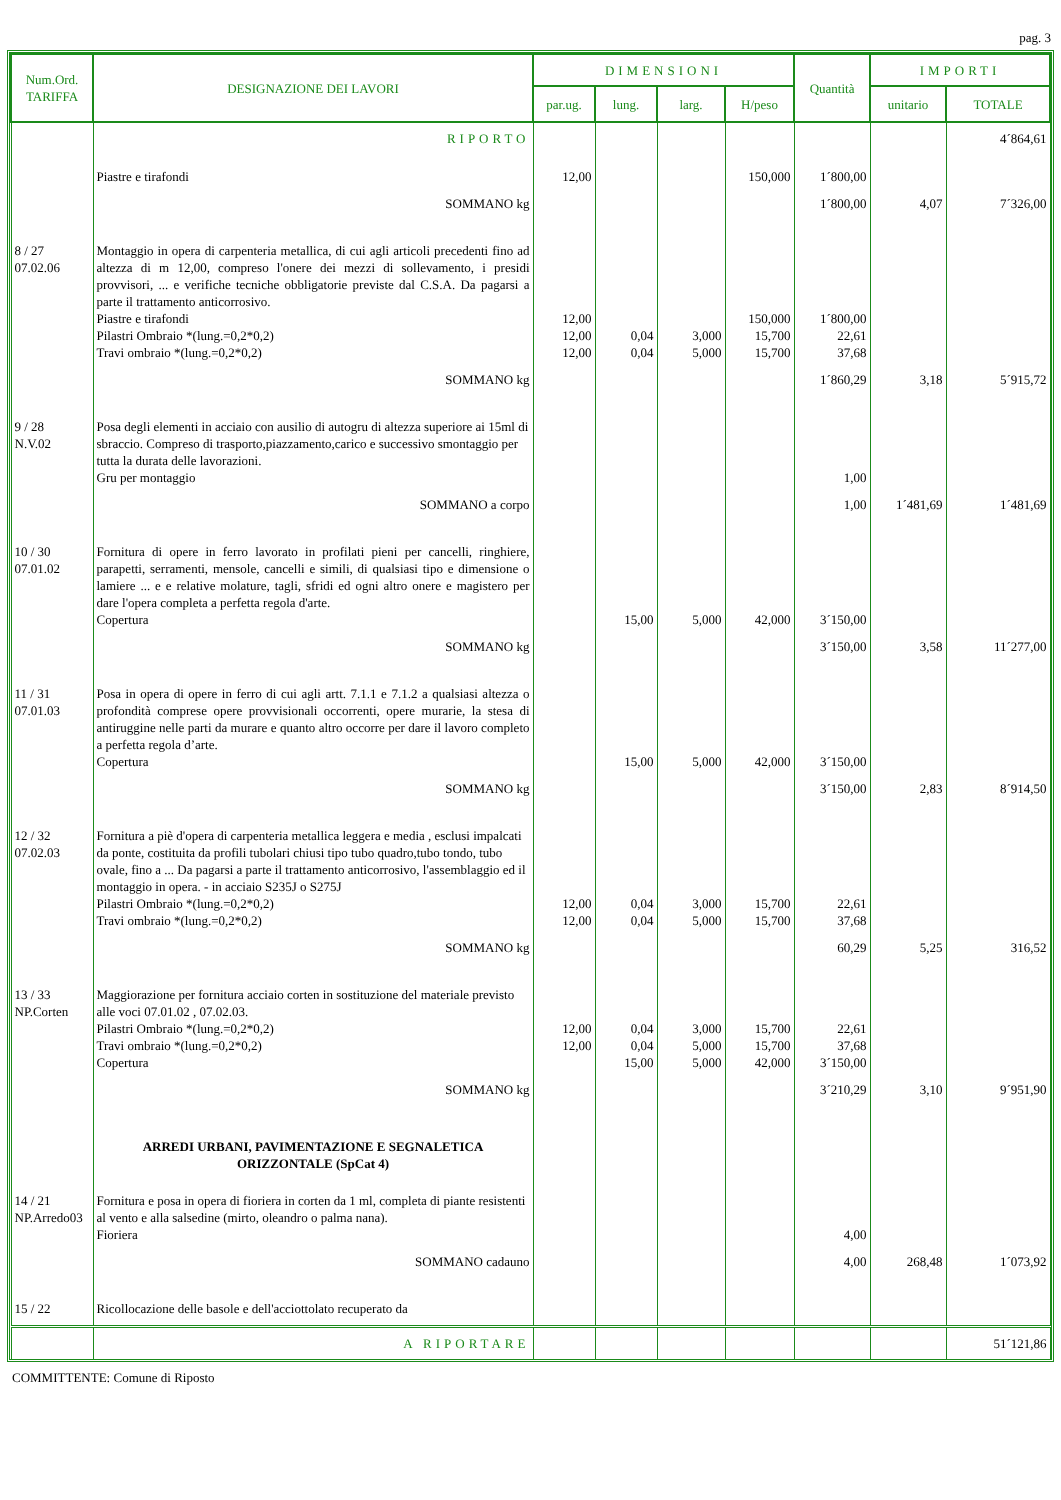pag. 3
| Num.Ord. TARIFFA | DESIGNAZIONE DEI LAVORI | DIMENSIONI | | | | Quantità | IMPORTI | |
| --- | --- | --- | --- | --- | --- | --- | --- | --- |
| | | par.ug. | lung. | larg. | H/peso | | unitario | TOTALE |
| | RIPORTO | | | | | | | 4´864,61 |
| | Piastre e tirafondi | 12,00 | | | 150,000 | 1´800,00 | | |
| | SOMMANO kg | | | | | 1´800,00 | 4,07 | 7´326,00 |
| 8 / 27 07.02.06 | Montaggio in opera di carpenteria metallica, di cui agli articoli precedenti fino ad altezza di m 12,00, compreso l'onere dei mezzi di sollevamento, i presidi provvisori, ... e verifiche tecniche obbligatorie previste dal C.S.A. Da pagarsi a parte il trattamento anticorrosivo. Piastre e tirafondi Pilastri Ombraio *(lung.=0,2*0,2) Travi ombraio *(lung.=0,2*0,2) | 12,00 12,00 12,00 | 0,04 0,04 | 3,000 5,000 | 150,000 15,700 15,700 | 1´800,00 22,61 37,68 | | |
| | SOMMANO kg | | | | | 1´860,29 | 3,18 | 5´915,72 |
| 9 / 28 N.V.02 | Posa degli elementi in acciaio con ausilio di autogru di altezza superiore ai 15ml di sbraccio. Compreso di trasporto,piazzamento,carico e successivo smontaggio per tutta la durata delle lavorazioni. Gru per montaggio | | | | | 1,00 | | |
| | SOMMANO a corpo | | | | | 1,00 | 1´481,69 | 1´481,69 |
| 10 / 30 07.01.02 | Fornitura di opere in ferro lavorato in profilati pieni per cancelli, ringhiere, parapetti, serramenti, mensole, cancelli e simili, di qualsiasi tipo e dimensione o lamiere ... e e relative molature, tagli, sfridi ed ogni altro onere e magistero per dare l'opera completa a perfetta regola d'arte. Copertura | | 15,00 | 5,000 | 42,000 | 3´150,00 | | |
| | SOMMANO kg | | | | | 3´150,00 | 3,58 | 11´277,00 |
| 11 / 31 07.01.03 | Posa in opera di opere in ferro di cui agli artt. 7.1.1 e 7.1.2 a qualsiasi altezza o profondità comprese opere provvisionali occorrenti, opere murarie, la stesa di antiruggine nelle parti da murare e quanto altro occorre per dare il lavoro completo a perfetta regola d’arte. Copertura | | 15,00 | 5,000 | 42,000 | 3´150,00 | | |
| | SOMMANO kg | | | | | 3´150,00 | 2,83 | 8´914,50 |
| 12 / 32 07.02.03 | Fornitura a piè d'opera di carpenteria metallica leggera e media , esclusi impalcati da ponte, costituita da profili tubolari chiusi tipo tubo quadro,tubo tondo, tubo ovale, fino a ... Da pagarsi a parte il trattamento anticorrosivo, l'assemblaggio ed il montaggio in opera. - in acciaio S235J o S275J Pilastri Ombraio *(lung.=0,2*0,2) Travi ombraio *(lung.=0,2*0,2) | 12,00 12,00 | 0,04 0,04 | 3,000 5,000 | 15,700 15,700 | 22,61 37,68 | | |
| | SOMMANO kg | | | | | 60,29 | 5,25 | 316,52 |
| 13 / 33 NP.Corten | Maggiorazione per fornitura acciaio corten in sostituzione del materiale previsto alle voci 07.01.02 , 07.02.03. Pilastri Ombraio *(lung.=0,2*0,2) Travi ombraio *(lung.=0,2*0,2) Copertura | 12,00 12,00 | 0,04 0,04 15,00 | 3,000 5,000 5,000 | 15,700 15,700 42,000 | 22,61 37,68 3´150,00 | | |
| | SOMMANO kg | | | | | 3´210,29 | 3,10 | 9´951,90 |
| | ARREDI URBANI, PAVIMENTAZIONE E SEGNALETICA ORIZZONTALE (SpCat 4) | | | | | | | |
| 14 / 21 NP.Arredo03 | Fornitura e posa in opera di fioriera in corten da 1 ml, completa di piante resistenti al vento e alla salsedine (mirto, oleandro o palma nana). Fioriera | | | | | 4,00 | | |
| | SOMMANO cadauno | | | | | 4,00 | 268,48 | 1´073,92 |
| 15 / 22 | Ricollocazione delle basole e dell'acciottolato recuperato da | | | | | | | |
| | A RIPORTARE | | | | | | | 51´121,86 |
COMMITTENTE: Comune di Riposto